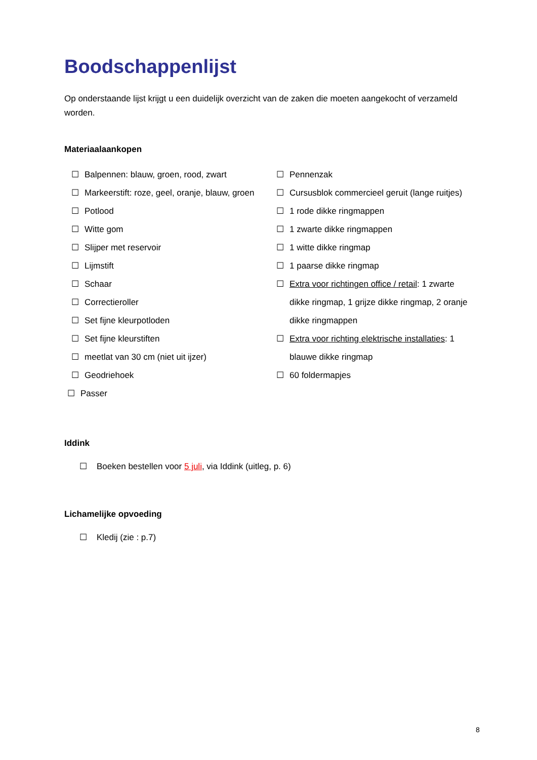Boodschappenlijst
Op onderstaande lijst krijgt u een duidelijk overzicht van de zaken die moeten aangekocht of verzameld worden.
Materiaalaankopen
☐ Balpennen: blauw, groen, rood, zwart
☐ Markeerstift: roze, geel, oranje, blauw, groen
☐ Potlood
☐ Witte gom
☐ Slijper met reservoir
☐ Lijmstift
☐ Schaar
☐ Correctieroller
☐ Set fijne kleurpotloden
☐ Set fijne kleurstiften
☐ meetlat van 30 cm (niet uit ijzer)
☐ Geodriehoek
☐ Passer
☐ Pennenzak
☐ Cursusblok commercieel geruit (lange ruitjes)
☐ 1 rode dikke ringmappen
☐ 1 zwarte dikke ringmappen
☐ 1 witte dikke ringmap
☐ 1 paarse dikke ringmap
☐ Extra voor richtingen office / retail: 1 zwarte dikke ringmap, 1 grijze dikke ringmap, 2 oranje dikke ringmappen
☐ Extra voor richting elektrische installaties: 1 blauwe dikke ringmap
☐ 60 foldermapjes
Iddink
☐ Boeken bestellen voor 5 juli, via Iddink (uitleg, p. 6)
Lichamelijke opvoeding
☐ Kledij (zie : p.7)
8